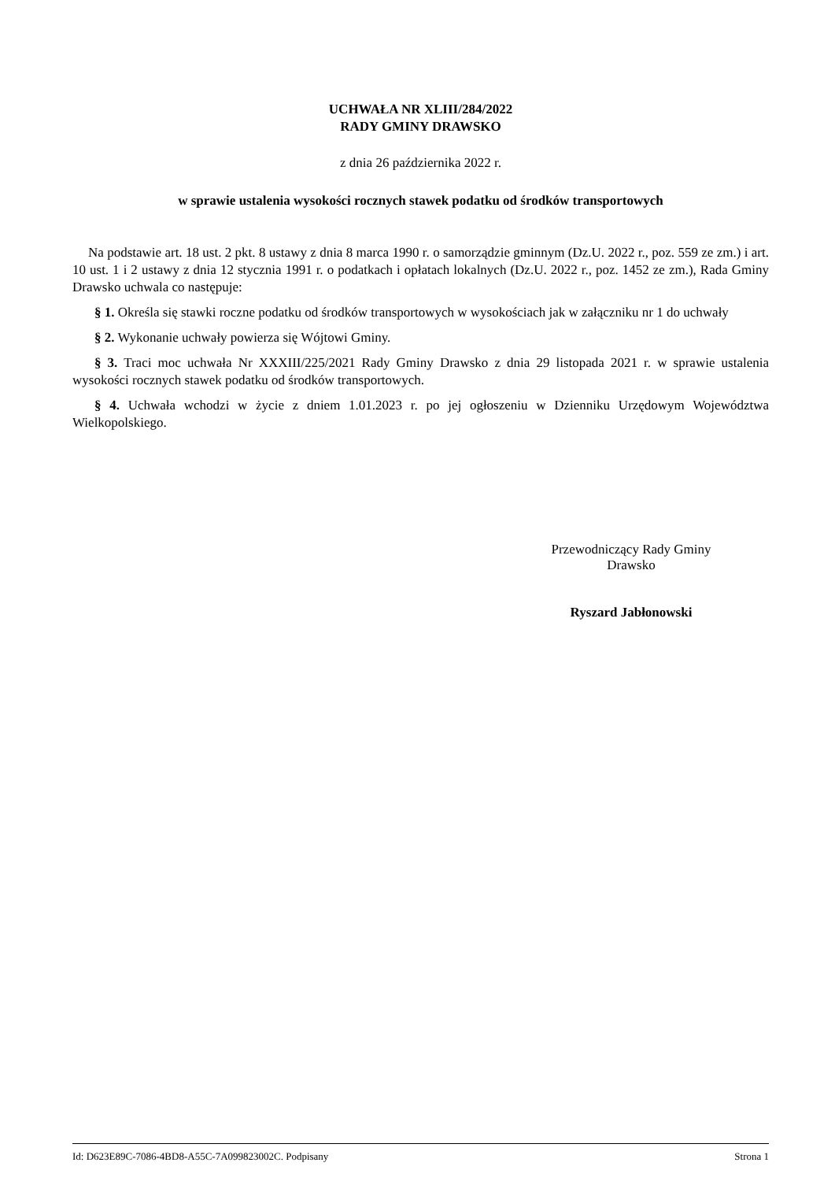UCHWAŁA NR XLIII/284/2022
RADY GMINY DRAWSKO
z dnia 26 października 2022 r.
w sprawie ustalenia wysokości rocznych stawek podatku od środków transportowych
Na podstawie art. 18 ust. 2 pkt. 8 ustawy z dnia 8 marca 1990 r. o samorządzie gminnym (Dz.U. 2022 r., poz. 559 ze zm.) i art. 10 ust. 1 i 2 ustawy z dnia 12 stycznia 1991 r. o podatkach i opłatach lokalnych (Dz.U. 2022 r., poz. 1452 ze zm.), Rada Gminy Drawsko uchwala co następuje:
§ 1. Określa się stawki roczne podatku od środków transportowych w wysokościach jak w załączniku nr 1 do uchwały
§ 2. Wykonanie uchwały powierza się Wójtowi Gminy.
§ 3. Traci moc uchwała Nr XXXIII/225/2021 Rady Gminy Drawsko z dnia 29 listopada 2021 r. w sprawie ustalenia wysokości rocznych stawek podatku od środków transportowych.
§ 4. Uchwała wchodzi w życie z dniem 1.01.2023 r. po jej ogłoszeniu w Dzienniku Urzędowym Województwa Wielkopolskiego.
Przewodniczący Rady Gminy
Drawsko
Ryszard Jabłonowski
Id: D623E89C-7086-4BD8-A55C-7A099823002C. Podpisany Strona 1